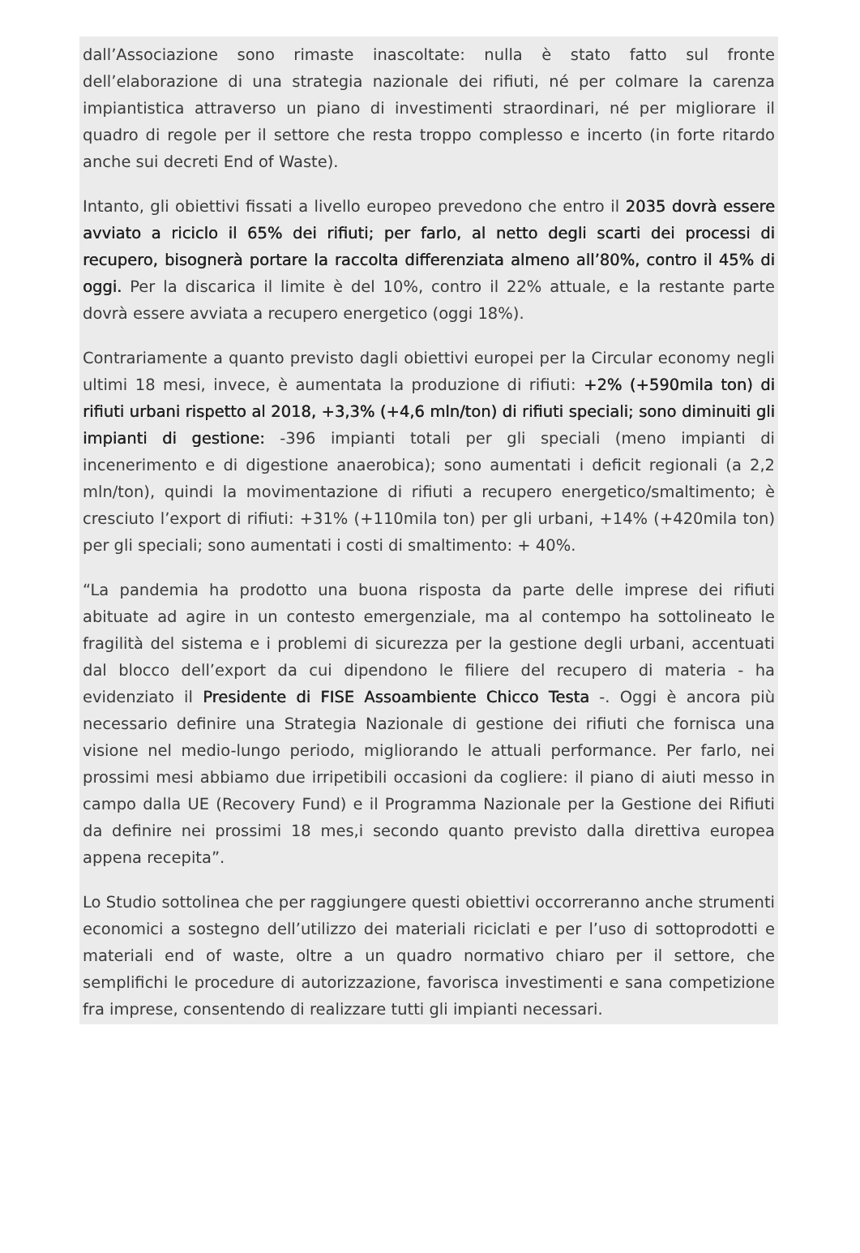dall’Associazione sono rimaste inascoltate: nulla è stato fatto sul fronte dell’elaborazione di una strategia nazionale dei rifiuti, né per colmare la carenza impiantistica attraverso un piano di investimenti straordinari, né per migliorare il quadro di regole per il settore che resta troppo complesso e incerto (in forte ritardo anche sui decreti End of Waste).
Intanto, gli obiettivi fissati a livello europeo prevedono che entro il 2035 dovrà essere avviato a riciclo il 65% dei rifiuti; per farlo, al netto degli scarti dei processi di recupero, bisognerà portare la raccolta differenziata almeno all’80%, contro il 45% di oggi. Per la discarica il limite è del 10%, contro il 22% attuale, e la restante parte dovrà essere avviata a recupero energetico (oggi 18%).
Contrariamente a quanto previsto dagli obiettivi europei per la Circular economy negli ultimi 18 mesi, invece, è aumentata la produzione di rifiuti: +2% (+590mila ton) di rifiuti urbani rispetto al 2018, +3,3% (+4,6 mln/ton) di rifiuti speciali; sono diminuiti gli impianti di gestione: -396 impianti totali per gli speciali (meno impianti di incenerimento e di digestione anaerobica); sono aumentati i deficit regionali (a 2,2 mln/ton), quindi la movimentazione di rifiuti a recupero energetico/smaltimento; è cresciuto l’export di rifiuti: +31% (+110mila ton) per gli urbani, +14% (+420mila ton) per gli speciali; sono aumentati i costi di smaltimento: + 40%.
“La pandemia ha prodotto una buona risposta da parte delle imprese dei rifiuti abituate ad agire in un contesto emergenziale, ma al contempo ha sottolineato le fragilità del sistema e i problemi di sicurezza per la gestione degli urbani, accentuati dal blocco dell’export da cui dipendono le filiere del recupero di materia - ha evidenziato il Presidente di FISE Assoambiente Chicco Testa -. Oggi è ancora più necessario definire una Strategia Nazionale di gestione dei rifiuti che fornisca una visione nel medio-lungo periodo, migliorando le attuali performance. Per farlo, nei prossimi mesi abbiamo due irripetibili occasioni da cogliere: il piano di aiuti messo in campo dalla UE (Recovery Fund) e il Programma Nazionale per la Gestione dei Rifiuti da definire nei prossimi 18 mes,i secondo quanto previsto dalla direttiva europea appena recepita”.
Lo Studio sottolinea che per raggiungere questi obiettivi occorreranno anche strumenti economici a sostegno dell’utilizzo dei materiali riciclati e per l’uso di sottoprodotti e materiali end of waste, oltre a un quadro normativo chiaro per il settore, che semplifichi le procedure di autorizzazione, favorisca investimenti e sana competizione fra imprese, consentendo di realizzare tutti gli impianti necessari.